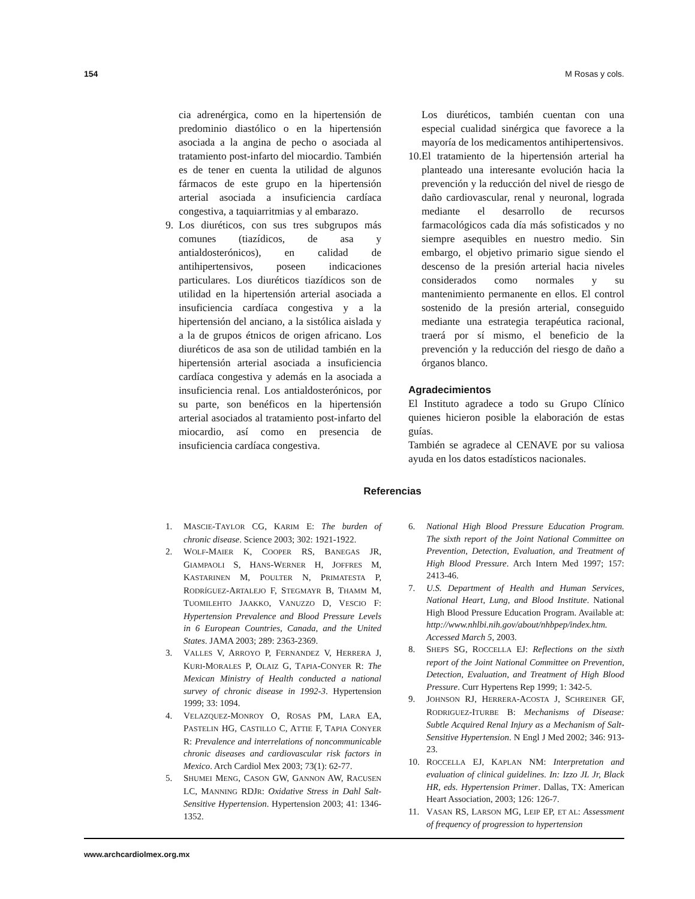154 M Rosas y cols.
cia adrenérgica, como en la hipertensión de predominio diastólico o en la hipertensión asociada a la angina de pecho o asociada al tratamiento post-infarto del miocardio. También es de tener en cuenta la utilidad de algunos fármacos de este grupo en la hipertensión arterial asociada a insuficiencia cardíaca congestiva, a taquiarritmias y al embarazo.
9. Los diuréticos, con sus tres subgrupos más comunes (tiazídicos, de asa y antialdosterónicos), en calidad de antihipertensivos, poseen indicaciones particulares. Los diuréticos tiazídicos son de utilidad en la hipertensión arterial asociada a insuficiencia cardíaca congestiva y a la hipertensión del anciano, a la sistólica aislada y a la de grupos étnicos de origen africano. Los diuréticos de asa son de utilidad también en la hipertensión arterial asociada a insuficiencia cardíaca congestiva y además en la asociada a insuficiencia renal. Los antialdosterónicos, por su parte, son benéficos en la hipertensión arterial asociados al tratamiento post-infarto del miocardio, así como en presencia de insuficiencia cardíaca congestiva.
Los diuréticos, también cuentan con una especial cualidad sinérgica que favorece a la mayoría de los medicamentos antihipertensivos.
10.
El tratamiento de la hipertensión arterial ha planteado una interesante evolución hacia la prevención y la reducción del nivel de riesgo de daño cardiovascular, renal y neuronal, lograda mediante el desarrollo de recursos farmacológicos cada día más sofisticados y no siempre asequibles en nuestro medio. Sin embargo, el objetivo primario sigue siendo el descenso de la presión arterial hacia niveles considerados como normales y su mantenimiento permanente en ellos. El control sostenido de la presión arterial, conseguido mediante una estrategia terapéutica racional, traerá por sí mismo, el beneficio de la prevención y la reducción del riesgo de daño a órganos blanco.
Agradecimientos
El Instituto agradece a todo su Grupo Clínico quienes hicieron posible la elaboración de estas guías.
También se agradece al CENAVE por su valiosa ayuda en los datos estadísticos nacionales.
Referencias
1. MASCIE-TAYLOR CG, KARIM E: The burden of chronic disease. Science 2003; 302: 1921-1922.
2. WOLF-MAIER K, COOPER RS, BANEGAS JR, GIAMPAOLI S, HANS-WERNER H, JOFFRES M, KASTARINEN M, POULTER N, PRIMATESTA P, RODRÍGUEZ-ARTALEJO F, STEGMAYR B, THAMM M, TUOMILEHTO JAAKKO, VANUZZO D, VESCIO F: Hypertension Prevalence and Blood Pressure Levels in 6 European Countries, Canada, and the United States. JAMA 2003; 289: 2363-2369.
3. VALLES V, ARROYO P, FERNANDEZ V, HERRERA J, KURI-MORALES P, OLAIZ G, TAPIA-CONYER R: The Mexican Ministry of Health conducted a national survey of chronic disease in 1992-3. Hypertension 1999; 33: 1094.
4. VELAZQUEZ-MONROY O, ROSAS PM, LARA EA, PASTELIN HG, CASTILLO C, ATTIE F, TAPIA CONYER R: Prevalence and interrelations of noncommunicable chronic diseases and cardiovascular risk factors in Mexico. Arch Cardiol Mex 2003; 73(1): 62-77.
5. SHUMEI MENG, CASON GW, GANNON AW, RACUSEN LC, MANNING RDJR: Oxidative Stress in Dahl Salt-Sensitive Hypertension. Hypertension 2003; 41: 1346-1352.
6. National High Blood Pressure Education Program. The sixth report of the Joint National Committee on Prevention, Detection, Evaluation, and Treatment of High Blood Pressure. Arch Intern Med 1997; 157: 2413-46.
7. U.S. Department of Health and Human Services, National Heart, Lung, and Blood Institute. National High Blood Pressure Education Program. Available at: http://www.nhlbi.nih.gov/about/nhbpep/index.htm. Accessed March 5, 2003.
8. SHEPS SG, ROCCELLA EJ: Reflections on the sixth report of the Joint National Committee on Prevention, Detection, Evaluation, and Treatment of High Blood Pressure. Curr Hypertens Rep 1999; 1: 342-5.
9. JOHNSON RJ, HERRERA-ACOSTA J, SCHREINER GF, RODRIGUEZ-ITURBE B: Mechanisms of Disease: Subtle Acquired Renal Injury as a Mechanism of Salt-Sensitive Hypertension. N Engl J Med 2002; 346: 913-23.
10. ROCCELLA EJ, KAPLAN NM: Interpretation and evaluation of clinical guidelines. In: Izzo JL Jr, Black HR, eds. Hypertension Primer. Dallas, TX: American Heart Association, 2003; 126: 126-7.
11. VASAN RS, LARSON MG, LEIP EP, ET AL: Assessment of frequency of progression to hypertension
www.archcardiolmex.org.mx